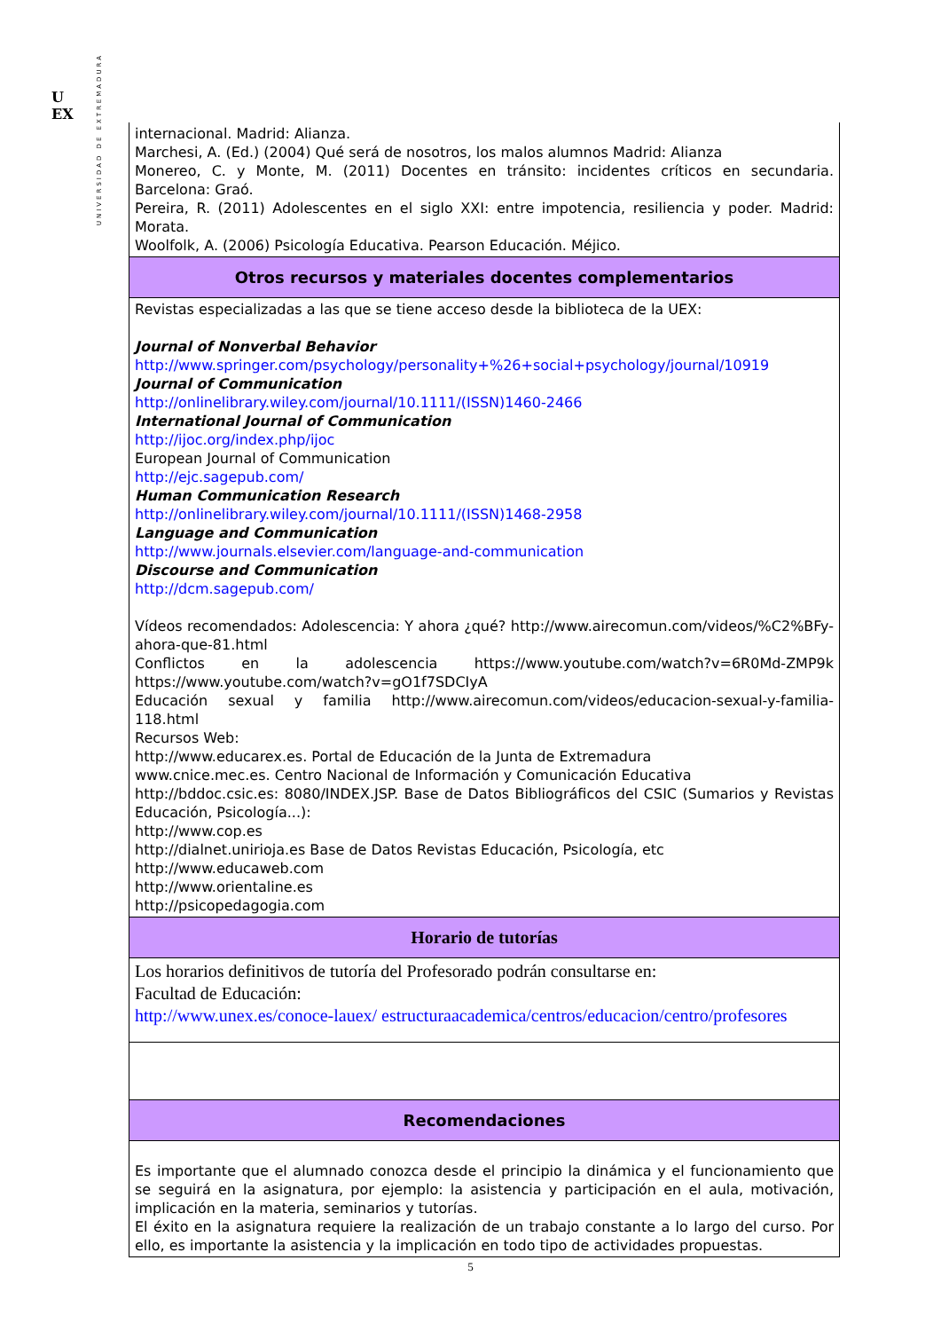U
EX
UNIVERSIDAD DE EXTREMADURA
| internacional. Madrid: Alianza. Marchesi, A. (Ed.) (2004) Qué será de nosotros, los malos alumnos Madrid: Alianza Monereo, C. y Monte, M. (2011) Docentes en tránsito: incidentes críticos en secundaria. Barcelona: Graó. Pereira, R. (2011) Adolescentes en el siglo XXI: entre impotencia, resiliencia y poder. Madrid: Morata. Woolfolk, A. (2006) Psicología Educativa. Pearson Educación. Méjico. |
| Otros recursos y materiales docentes complementarios |
| Revistas especializadas a las que se tiene acceso desde la biblioteca de la UEX: Journal of Nonverbal Behavior http://www.springer.com/psychology/personality+%26+social+psychology/journal/10919 Journal of Communication http://onlinelibrary.wiley.com/journal/10.1111/(ISSN)1460-2466 International Journal of Communication http://ijoc.org/index.php/ijoc European Journal of Communication http://ejc.sagepub.com/ Human Communication Research http://onlinelibrary.wiley.com/journal/10.1111/(ISSN)1468-2958 Language and Communication http://www.journals.elsevier.com/language-and-communication Discourse and Communication http://dcm.sagepub.com/ Vídeos recomendados: Adolescencia: Y ahora ¿qué? http://www.airecomun.com/videos/%C2%BFy-ahora-que-81.html Conflictos en la adolescencia https://www.youtube.com/watch?v=6R0Md-ZMP9k https://www.youtube.com/watch?v=gO1f7SDCIyA Educación sexual y familia http://www.airecomun.com/videos/educacion-sexual-y-familia-118.html Recursos Web: http://www.educarex.es. Portal de Educación de la Junta de Extremadura www.cnice.mec.es. Centro Nacional de Información y Comunicación Educativa http://bddoc.csic.es: 8080/INDEX.JSP. Base de Datos Bibliográficos del CSIC (Sumarios y Revistas Educación, Psicología...): http://www.cop.es http://dialnet.unirioja.es Base de Datos Revistas Educación, Psicología, etc http://www.educaweb.com http://www.orientaline.es http://psicopedagogia.com |
| Horario de tutorías |
| Los horarios definitivos de tutoría del Profesorado podrán consultarse en: Facultad de Educación: http://www.unex.es/conoce-lauex/ estructuraacademica/centros/educacion/centro/profesores |
| Recomendaciones |
| Es importante que el alumnado conozca desde el principio la dinámica y el funcionamiento que se seguirá en la asignatura, por ejemplo: la asistencia y participación en el aula, motivación, implicación en la materia, seminarios y tutorías. El éxito en la asignatura requiere la realización de un trabajo constante a lo largo del curso. Por ello, es importante la asistencia y la implicación en todo tipo de actividades propuestas. |
5